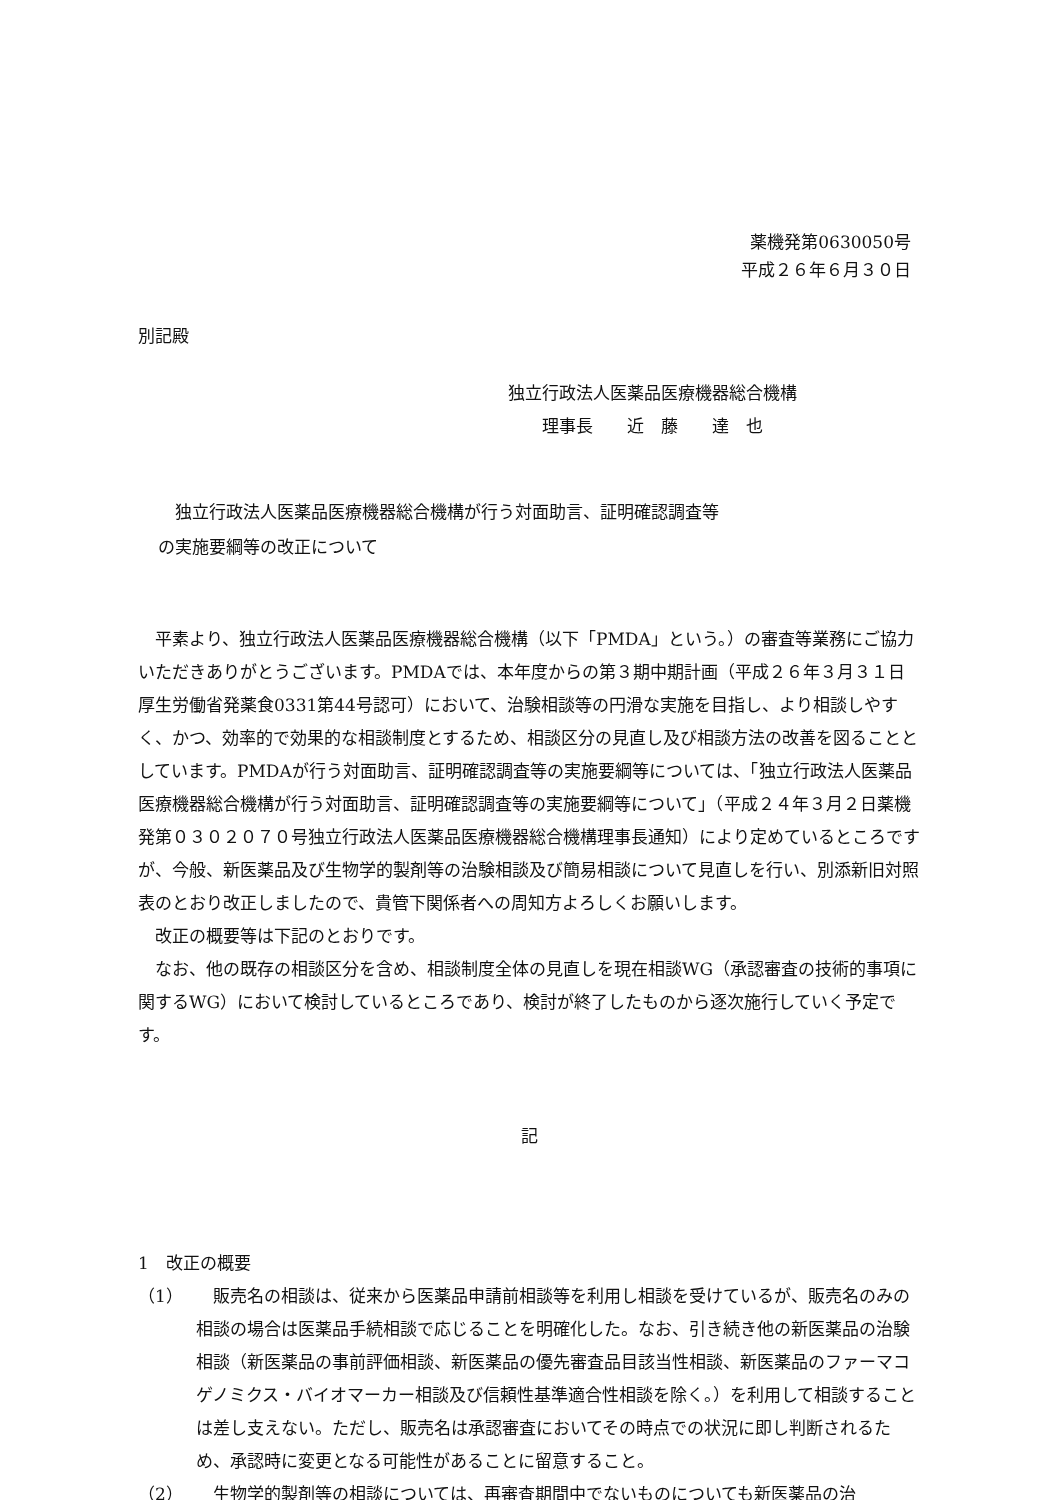薬機発第0630050号
平成２６年６月３０日
別記殿
独立行政法人医薬品医療機器総合機構
  理事長  近　藤　　達　也
 独立行政法人医薬品医療機器総合機構が行う対面助言、証明確認調査等
の実施要綱等の改正について
平素より、独立行政法人医薬品医療機器総合機構（以下「PMDA」という。）の審査等業務にご協力いただきありがとうございます。PMDAでは、本年度からの第３期中期計画（平成２６年３月３１日厚生労働省発薬食0331第44号認可）において、治験相談等の円滑な実施を目指し、より相談しやすく、かつ、効率的で効果的な相談制度とするため、相談区分の見直し及び相談方法の改善を図ることとしています。PMDAが行う対面助言、証明確認調査等の実施要綱等については、「独立行政法人医薬品医療機器総合機構が行う対面助言、証明確認調査等の実施要綱等について」（平成２４年３月２日薬機発第０３０２０７０号独立行政法人医薬品医療機器総合機構理事長通知）により定めているところですが、今般、新医薬品及び生物学的製剤等の治験相談及び簡易相談について見直しを行い、別添新旧対照表のとおり改正しましたので、貴管下関係者への周知方よろしくお願いします。
改正の概要等は下記のとおりです。
なお、他の既存の相談区分を含め、相談制度全体の見直しを現在相談WG（承認審査の技術的事項に関するWG）において検討しているところであり、検討が終了したものから逐次施行していく予定です。
記
1　改正の概要
（1） 販売名の相談は、従来から医薬品申請前相談等を利用し相談を受けているが、販売名のみの相談の場合は医薬品手続相談で応じることを明確化した。なお、引き続き他の新医薬品の治験相談（新医薬品の事前評価相談、新医薬品の優先審査品目該当性相談、新医薬品のファーマコゲノミクス・バイオマーカー相談及び信頼性基準適合性相談を除く。）を利用して相談することは差し支えない。ただし、販売名は承認審査においてその時点での状況に即し判断されるため、承認時に変更となる可能性があることに留意すること。
（2） 生物学的製剤等の相談については、再審査期間中でないものについても新医薬品の治